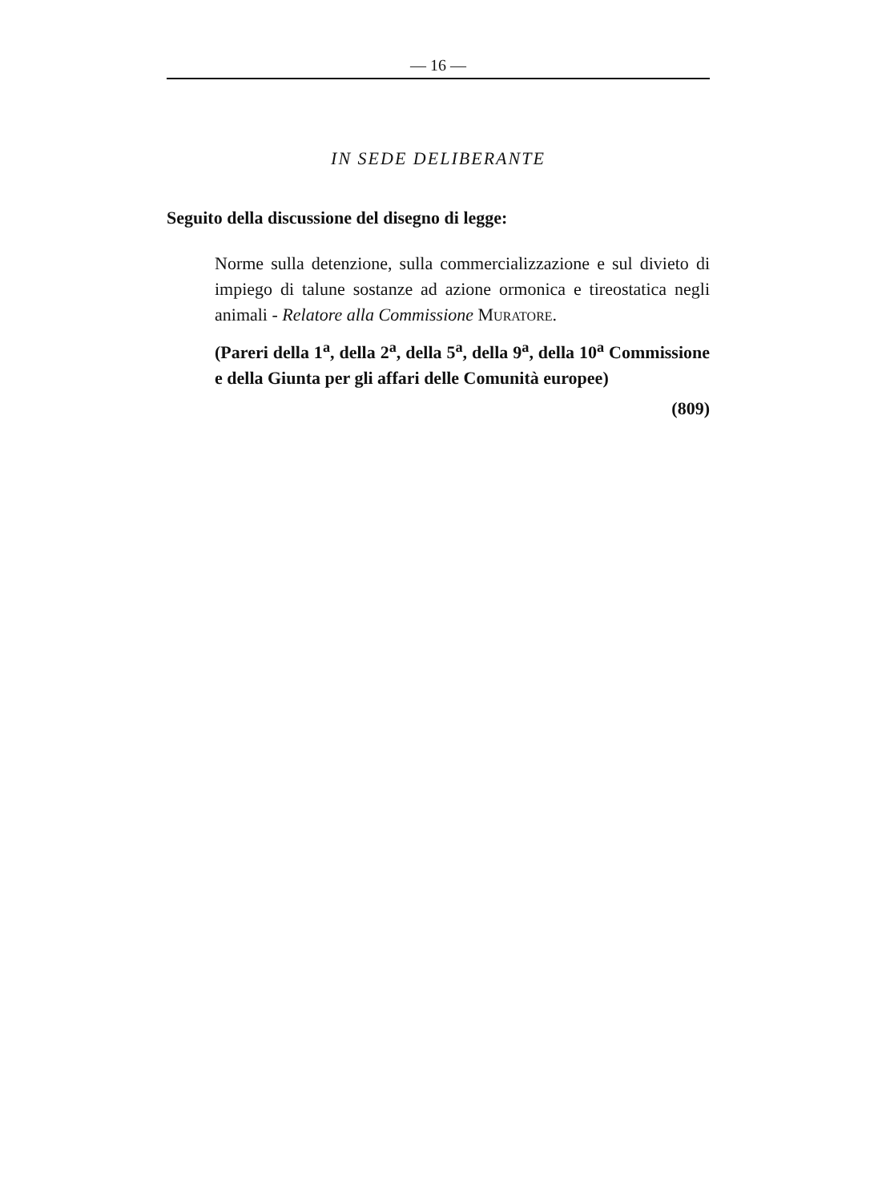— 16 —
IN SEDE DELIBERANTE
Seguito della discussione del disegno di legge:
Norme sulla detenzione, sulla commercializzazione e sul divieto di impiego di talune sostanze ad azione ormonica e tireostatica negli animali - Relatore alla Commissione MURATORE.
(Pareri della 1<sup>a</sup>, della 2<sup>a</sup>, della 5<sup>a</sup>, della 9<sup>a</sup>, della 10<sup>a</sup> Commissione e della Giunta per gli affari delle Comunità europee)
(809)